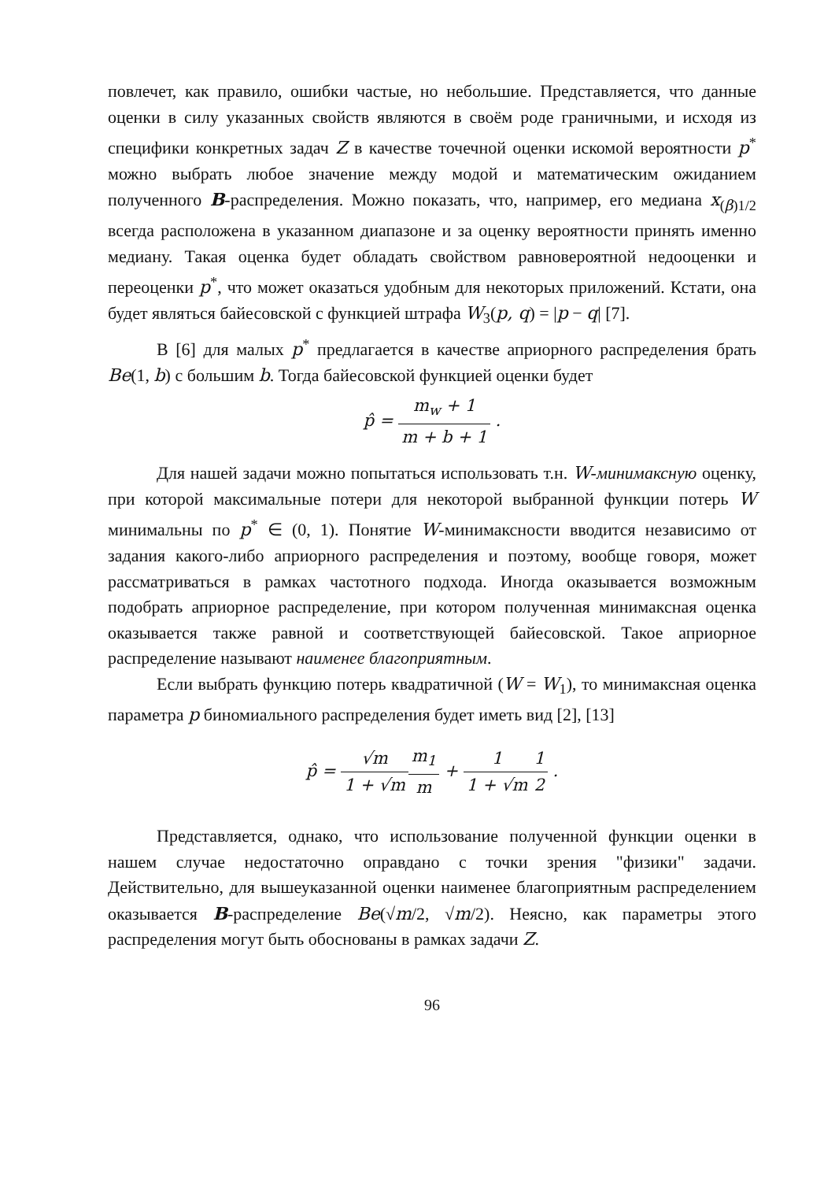повлечет, как правило, ошибки частые, но небольшие. Представляется, что данные оценки в силу указанных свойств являются в своём роде граничными, и исходя из специфики конкретных задач Z в качестве точечной оценки искомой вероятности p<sup>*</sup> можно выбрать любое значение между модой и математическим ожиданием полученного B-распределения. Можно показать, что, например, его медиана x<sub>(β)1/2</sub> всегда расположена в указанном диапазоне и за оценку вероятности принять именно медиану. Такая оценка будет обладать свойством равновероятной недооценки и переоценки p<sup>*</sup>, что может оказаться удобным для некоторых приложений. Кстати, она будет являться байесовской с функцией штрафа W<sub>3</sub>(p, q) = |p − q| [7].
В [6] для малых p<sup>*</sup> предлагается в качестве априорного распределения брать Be(1, b) с большим b. Тогда байесовской функцией оценки будет
p̂ = m<sub>w</sub> + 1 m + b + 1 .
Для нашей задачи можно попытаться использовать т.н. W-минимаксную оценку, при которой максимальные потери для некоторой выбранной функции потерь W минимальны по p<sup>*</sup> ∈ (0, 1). Понятие W-минимаксности вводится независимо от задания какого-либо априорного распределения и поэтому, вообще говоря, может рассматриваться в рамках частотного подхода. Иногда оказывается возможным подобрать априорное распределение, при котором полученная минимаксная оценка оказывается также равной и соответствующей байесовской. Такое априорное распределение называют наименее благоприятным.
Если выбрать функцию потерь квадратичной (W = W<sub>1</sub>), то минимаксная оценка параметра p биномиального распределения будет иметь вид [2], [13]
p̂ = √m 1 + √m m<sub>1</sub> m + 1 1 + √m 1 2 .
Представляется, однако, что использование полученной функции оценки в нашем случае недостаточно оправдано с точки зрения "физики" задачи. Действительно, для вышеуказанной оценки наименее благоприятным распределением оказывается B-распределение Be(√m/2, √m/2). Неясно, как параметры этого распределения могут быть обоснованы в рамках задачи Z.
96